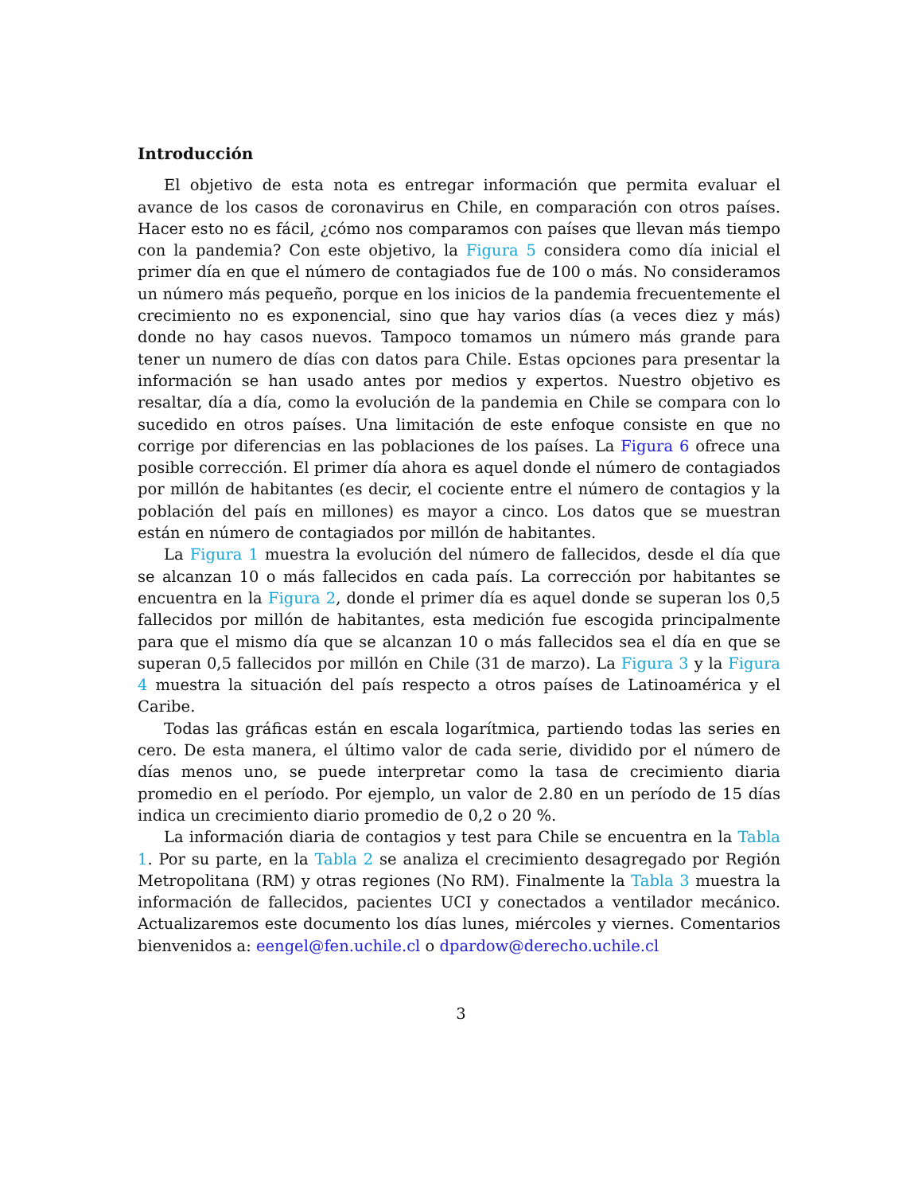Introducción
El objetivo de esta nota es entregar información que permita evaluar el avance de los casos de coronavirus en Chile, en comparación con otros países. Hacer esto no es fácil, ¿cómo nos comparamos con países que llevan más tiempo con la pandemia? Con este objetivo, la Figura 5 considera como día inicial el primer día en que el número de contagiados fue de 100 o más. No consideramos un número más pequeño, porque en los inicios de la pandemia frecuentemente el crecimiento no es exponencial, sino que hay varios días (a veces diez y más) donde no hay casos nuevos. Tampoco tomamos un número más grande para tener un numero de días con datos para Chile. Estas opciones para presentar la información se han usado antes por medios y expertos. Nuestro objetivo es resaltar, día a día, como la evolución de la pandemia en Chile se compara con lo sucedido en otros países. Una limitación de este enfoque consiste en que no corrige por diferencias en las poblaciones de los países. La Figura 6 ofrece una posible corrección. El primer día ahora es aquel donde el número de contagiados por millón de habitantes (es decir, el cociente entre el número de contagios y la población del país en millones) es mayor a cinco. Los datos que se muestran están en número de contagiados por millón de habitantes.
La Figura 1 muestra la evolución del número de fallecidos, desde el día que se alcanzan 10 o más fallecidos en cada país. La corrección por habitantes se encuentra en la Figura 2, donde el primer día es aquel donde se superan los 0,5 fallecidos por millón de habitantes, esta medición fue escogida principalmente para que el mismo día que se alcanzan 10 o más fallecidos sea el día en que se superan 0,5 fallecidos por millón en Chile (31 de marzo). La Figura 3 y la Figura 4 muestra la situación del país respecto a otros países de Latinoamérica y el Caribe.
Todas las gráficas están en escala logarítmica, partiendo todas las series en cero. De esta manera, el último valor de cada serie, dividido por el número de días menos uno, se puede interpretar como la tasa de crecimiento diaria promedio en el período. Por ejemplo, un valor de 2.80 en un período de 15 días indica un crecimiento diario promedio de 0,2 o 20 %.
La información diaria de contagios y test para Chile se encuentra en la Tabla 1. Por su parte, en la Tabla 2 se analiza el crecimiento desagregado por Región Metropolitana (RM) y otras regiones (No RM). Finalmente la Tabla 3 muestra la información de fallecidos, pacientes UCI y conectados a ventilador mecánico. Actualizaremos este documento los días lunes, miércoles y viernes. Comentarios bienvenidos a: eengel@fen.uchile.cl o dpardow@derecho.uchile.cl
3